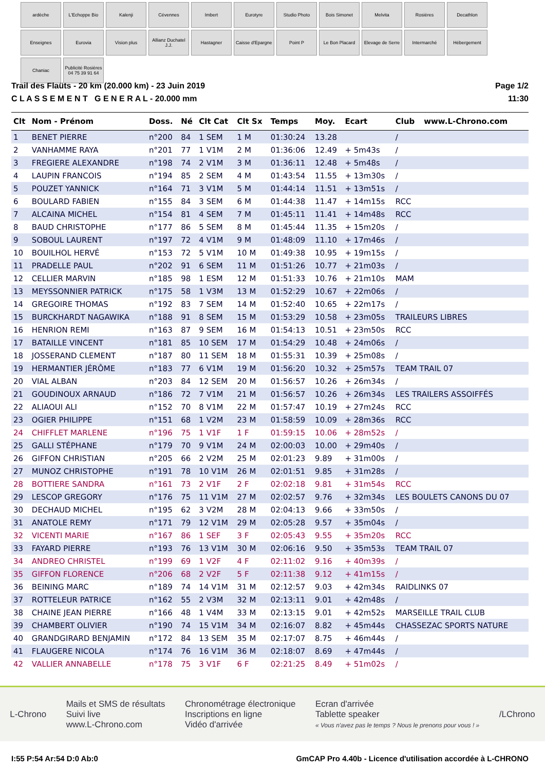ardèche
L'Echoppe Bio
Kalenji
Cévennes
Imbert
Eurotyre
Studio Photo
Bois Simonet
Melvita
Rosières
Decathlon
Enseignes
Eurovia
Vision plus
Allianz Duchatel J.J.
Hastagner
Caisse d'Epargne
Point P
Le Bon Placard
Elevage de Serre
Intermarché
Hébergement
Chaniac
Publicité Rosières 04 75 39 91 64
Trail des Flaüts - 20 km (20.000 km) - 23 Juin 2019
C L A S S E M E N T G E N E R A L - 20.000 mm
Page 1/2
11:30
| Clt | Nom - Prénom | Doss. | Né | Clt Cat | Clt Sx | Temps | Moy. | Ecart | Club | www.L-Chrono.com |
| --- | --- | --- | --- | --- | --- | --- | --- | --- | --- | --- |
| 1 | BENET PIERRE | n°200 | 84 | 1 SEM | 1 M | 01:30:24 | 13.28 | | / | |
| 2 | VANHAMME RAYA | n°201 | 77 | 1 V1M | 2 M | 01:36:06 | 12.49 | + 5m43s | / | |
| 3 | FREGIERE ALEXANDRE | n°198 | 74 | 2 V1M | 3 M | 01:36:11 | 12.48 | + 5m48s | / | |
| 4 | LAUPIN FRANCOIS | n°194 | 85 | 2 SEM | 4 M | 01:43:54 | 11.55 | + 13m30s | / | |
| 5 | POUZET YANNICK | n°164 | 71 | 3 V1M | 5 M | 01:44:14 | 11.51 | + 13m51s | / | |
| 6 | BOULARD FABIEN | n°155 | 84 | 3 SEM | 6 M | 01:44:38 | 11.47 | + 14m15s | RCC | |
| 7 | ALCAINA MICHEL | n°154 | 81 | 4 SEM | 7 M | 01:45:11 | 11.41 | + 14m48s | RCC | |
| 8 | BAUD CHRISTOPHE | n°177 | 86 | 5 SEM | 8 M | 01:45:44 | 11.35 | + 15m20s | / | |
| 9 | SOBOUL LAURENT | n°197 | 72 | 4 V1M | 9 M | 01:48:09 | 11.10 | + 17m46s | / | |
| 10 | BOUILHOL HERVÉ | n°153 | 72 | 5 V1M | 10 M | 01:49:38 | 10.95 | + 19m15s | / | |
| 11 | PRADELLE PAUL | n°202 | 91 | 6 SEM | 11 M | 01:51:26 | 10.77 | + 21m03s | / | |
| 12 | CELLIER MARVIN | n°185 | 98 | 1 ESM | 12 M | 01:51:33 | 10.76 | + 21m10s | MAM | |
| 13 | MEYSSONNIER PATRICK | n°175 | 58 | 1 V3M | 13 M | 01:52:29 | 10.67 | + 22m06s | / | |
| 14 | GREGOIRE THOMAS | n°192 | 83 | 7 SEM | 14 M | 01:52:40 | 10.65 | + 22m17s | / | |
| 15 | BURCKHARDT NAGAWIKA | n°188 | 91 | 8 SEM | 15 M | 01:53:29 | 10.58 | + 23m05s | TRAILEURS LIBRES | |
| 16 | HENRION REMI | n°163 | 87 | 9 SEM | 16 M | 01:54:13 | 10.51 | + 23m50s | RCC | |
| 17 | BATAILLE VINCENT | n°181 | 85 | 10 SEM | 17 M | 01:54:29 | 10.48 | + 24m06s | / | |
| 18 | JOSSERAND CLEMENT | n°187 | 80 | 11 SEM | 18 M | 01:55:31 | 10.39 | + 25m08s | / | |
| 19 | HERMANTIER JÉRÔME | n°183 | 77 | 6 V1M | 19 M | 01:56:20 | 10.32 | + 25m57s | TEAM TRAIL 07 | |
| 20 | VIAL ALBAN | n°203 | 84 | 12 SEM | 20 M | 01:56:57 | 10.26 | + 26m34s | / | |
| 21 | GOUDINOUX ARNAUD | n°186 | 72 | 7 V1M | 21 M | 01:56:57 | 10.26 | + 26m34s | LES TRAILERS ASSOIFFÉS | |
| 22 | ALIAOUI ALI | n°152 | 70 | 8 V1M | 22 M | 01:57:47 | 10.19 | + 27m24s | RCC | |
| 23 | OGIER PHILIPPE | n°151 | 68 | 1 V2M | 23 M | 01:58:59 | 10.09 | + 28m36s | RCC | |
| 24 | CHIFFLET MARLENE | n°196 | 75 | 1 V1F | 1 F | 01:59:15 | 10.06 | + 28m52s | / | |
| 25 | GALLI STÉPHANE | n°179 | 70 | 9 V1M | 24 M | 02:00:03 | 10.00 | + 29m40s | / | |
| 26 | GIFFON CHRISTIAN | n°205 | 66 | 2 V2M | 25 M | 02:01:23 | 9.89 | + 31m00s | / | |
| 27 | MUNOZ CHRISTOPHE | n°191 | 78 | 10 V1M | 26 M | 02:01:51 | 9.85 | + 31m28s | / | |
| 28 | BOTTIERE SANDRA | n°161 | 73 | 2 V1F | 2 F | 02:02:18 | 9.81 | + 31m54s | RCC | |
| 29 | LESCOP GREGORY | n°176 | 75 | 11 V1M | 27 M | 02:02:57 | 9.76 | + 32m34s | LES BOULETS CANONS DU 07 | |
| 30 | DECHAUD MICHEL | n°195 | 62 | 3 V2M | 28 M | 02:04:13 | 9.66 | + 33m50s | / | |
| 31 | ANATOLE REMY | n°171 | 79 | 12 V1M | 29 M | 02:05:28 | 9.57 | + 35m04s | / | |
| 32 | VICENTI MARIE | n°167 | 86 | 1 SEF | 3 F | 02:05:43 | 9.55 | + 35m20s | RCC | |
| 33 | FAYARD PIERRE | n°193 | 76 | 13 V1M | 30 M | 02:06:16 | 9.50 | + 35m53s | TEAM TRAIL 07 | |
| 34 | ANDREO CHRISTEL | n°199 | 69 | 1 V2F | 4 F | 02:11:02 | 9.16 | + 40m39s | / | |
| 35 | GIFFON FLORENCE | n°206 | 68 | 2 V2F | 5 F | 02:11:38 | 9.12 | + 41m15s | / | |
| 36 | BEINING MARC | n°189 | 74 | 14 V1M | 31 M | 02:12:57 | 9.03 | + 42m34s | RAIDLINKS 07 | |
| 37 | ROTTELEUR PATRICE | n°162 | 55 | 2 V3M | 32 M | 02:13:11 | 9.01 | + 42m48s | / | |
| 38 | CHAINE JEAN PIERRE | n°166 | 48 | 1 V4M | 33 M | 02:13:15 | 9.01 | + 42m52s | MARSEILLE TRAIL CLUB | |
| 39 | CHAMBERT OLIVIER | n°190 | 74 | 15 V1M | 34 M | 02:16:07 | 8.82 | + 45m44s | CHASSEZAC SPORTS NATURE | |
| 40 | GRANDGIRARD BENJAMIN | n°172 | 84 | 13 SEM | 35 M | 02:17:07 | 8.75 | + 46m44s | / | |
| 41 | FLAUGERE NICOLA | n°174 | 76 | 16 V1M | 36 M | 02:18:07 | 8.69 | + 47m44s | / | |
| 42 | VALLIER ANNABELLE | n°178 | 75 | 3 V1F | 6 F | 02:21:25 | 8.49 | + 51m02s | / | |
L-Chrono
Mails et SMS de résultats
Suivi live
www.L-Chrono.com
Chronométrage électronique
Inscriptions en ligne
Vidéo d'arrivée
Ecran d'arrivée
Tablette speaker
« Vous n'avez pas le temps ? Nous le prenons pour vous ! »
/LChrono
I:55 P:54 Ar:54 D:0 Ab:0 GmCAP Pro 4.40b - Licence d'utilisation accordée à L-CHRONO